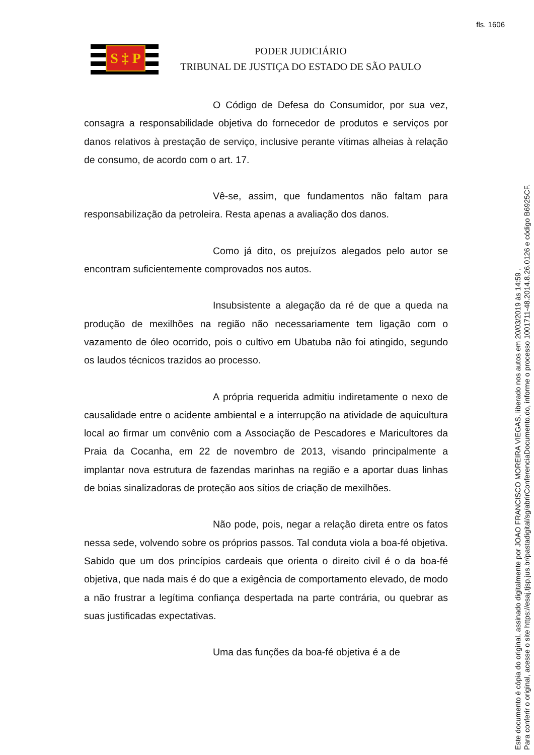fls. 1606
S ‡ P
PODER JUDICIÁRIO
TRIBUNAL DE JUSTIÇA DO ESTADO DE SÃO PAULO
O Código de Defesa do Consumidor, por sua vez, consagra a responsabilidade objetiva do fornecedor de produtos e serviços por danos relativos à prestação de serviço, inclusive perante vítimas alheias à relação de consumo, de acordo com o art. 17.
Vê-se, assim, que fundamentos não faltam para responsabilização da petroleira. Resta apenas a avaliação dos danos.
Como já dito, os prejuízos alegados pelo autor se encontram suficientemente comprovados nos autos.
Insubsistente a alegação da ré de que a queda na produção de mexilhões na região não necessariamente tem ligação com o vazamento de óleo ocorrido, pois o cultivo em Ubatuba não foi atingido, segundo os laudos técnicos trazidos ao processo.
A própria requerida admitiu indiretamente o nexo de causalidade entre o acidente ambiental e a interrupção na atividade de aquicultura local ao firmar um convênio com a Associação de Pescadores e Maricultores da Praia da Cocanha, em 22 de novembro de 2013, visando principalmente a implantar nova estrutura de fazendas marinhas na região e a aportar duas linhas de boias sinalizadoras de proteção aos sítios de criação de mexilhões.
Não pode, pois, negar a relação direta entre os fatos nessa sede, volvendo sobre os próprios passos. Tal conduta viola a boa-fé objetiva. Sabido que um dos princípios cardeais que orienta o direito civil é o da boa-fé objetiva, que nada mais é do que a exigência de comportamento elevado, de modo a não frustrar a legítima confiança despertada na parte contrária, ou quebrar as suas justificadas expectativas.
Uma das funções da boa-fé objetiva é a de
Este documento é cópia do original, assinado digitalmente por JOAO FRANCISCO MOREIRA VIEGAS, liberado nos autos em 20/03/2019 às 14:59 .
Para conferir o original, acesse o site https://esaj.tjsp.jus.br/pastadigital/sg/abrirConferenciaDocumento.do, informe o processo 1001711-48.2014.8.26.0126 e código B6925CF.